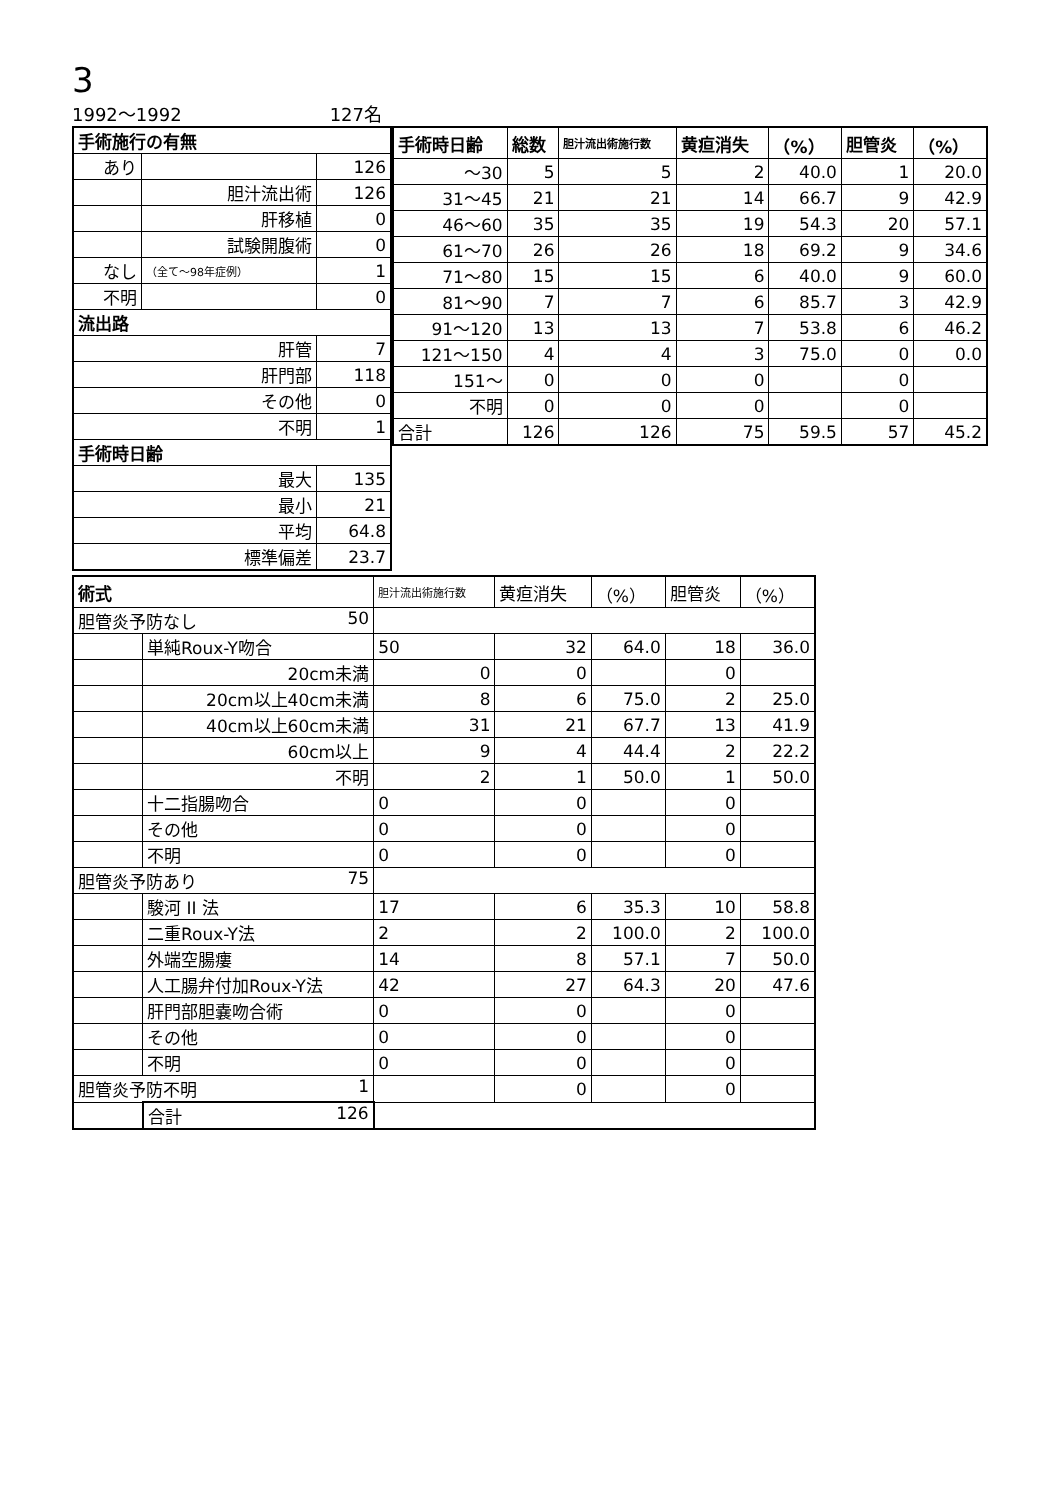3
1992～1992 127名
| 手術施行の有無 | | |
| --- | --- | --- |
| あり | | 126 |
| | 胆汁流出術 | 126 |
| | 肝移植 | 0 |
| | 試験開腹術 | 0 |
| なし | （全て～98年症例） | 1 |
| 不明 | | 0 |
| 流出路 | | |
| 肝管 | | 7 |
| 肝門部 | | 118 |
| その他 | | 0 |
| 不明 | | 1 |
| 手術時日齢 | | |
| 最大 | | 135 |
| 最小 | | 21 |
| 平均 | | 64.8 |
| 標準偏差 | | 23.7 |
| 手術時日齢 | 総数 | 胆汁流出術施行数 | 黄疸消失 | （%） | 胆管炎 | （%） |
| --- | --- | --- | --- | --- | --- | --- |
| ～30 | 5 | 5 | 2 | 40.0 | 1 | 20.0 |
| 31～45 | 21 | 21 | 14 | 66.7 | 9 | 42.9 |
| 46～60 | 35 | 35 | 19 | 54.3 | 20 | 57.1 |
| 61～70 | 26 | 26 | 18 | 69.2 | 9 | 34.6 |
| 71～80 | 15 | 15 | 6 | 40.0 | 9 | 60.0 |
| 81～90 | 7 | 7 | 6 | 85.7 | 3 | 42.9 |
| 91～120 | 13 | 13 | 7 | 53.8 | 6 | 46.2 |
| 121～150 | 4 | 4 | 3 | 75.0 | 0 | 0.0 |
| 151～ | 0 | 0 | 0 | | 0 | |
| 不明 | 0 | 0 | 0 | | 0 | |
| 合計 | 126 | 126 | 75 | 59.5 | 57 | 45.2 |
| 術式 | | 胆汁流出術施行数 | 黄疸消失 | （%） | 胆管炎 | （%） |
| 胆管炎予防なし 50 | | | | | | |
| | 単純Roux-Y吻合 | 50 | 32 | 64.0 | 18 | 36.0 |
| | 20cm未満 | 0 | 0 | | 0 | |
| | 20cm以上40cm未満 | 8 | 6 | 75.0 | 2 | 25.0 |
| | 40cm以上60cm未満 | 31 | 21 | 67.7 | 13 | 41.9 |
| | 60cm以上 | 9 | 4 | 44.4 | 2 | 22.2 |
| | 不明 | 2 | 1 | 50.0 | 1 | 50.0 |
| | 十二指腸吻合 | 0 | 0 | | 0 | |
| | その他 | 0 | 0 | | 0 | |
| | 不明 | 0 | 0 | | 0 | |
| 胆管炎予防あり 75 | | | | | | |
| | 駿河 II 法 | 17 | 6 | 35.3 | 10 | 58.8 |
| | 二重Roux-Y法 | 2 | 2 | 100.0 | 2 | 100.0 |
| | 外端空腸瘻 | 14 | 8 | 57.1 | 7 | 50.0 |
| | 人工腸弁付加Roux-Y法 | 42 | 27 | 64.3 | 20 | 47.6 |
| | 肝門部胆嚢吻合術 | 0 | 0 | | 0 | |
| | その他 | 0 | 0 | | 0 | |
| | 不明 | 0 | 0 | | 0 | |
| 胆管炎予防不明 1 | | | 0 | | 0 | |
| | 合計 126 | | | | | |